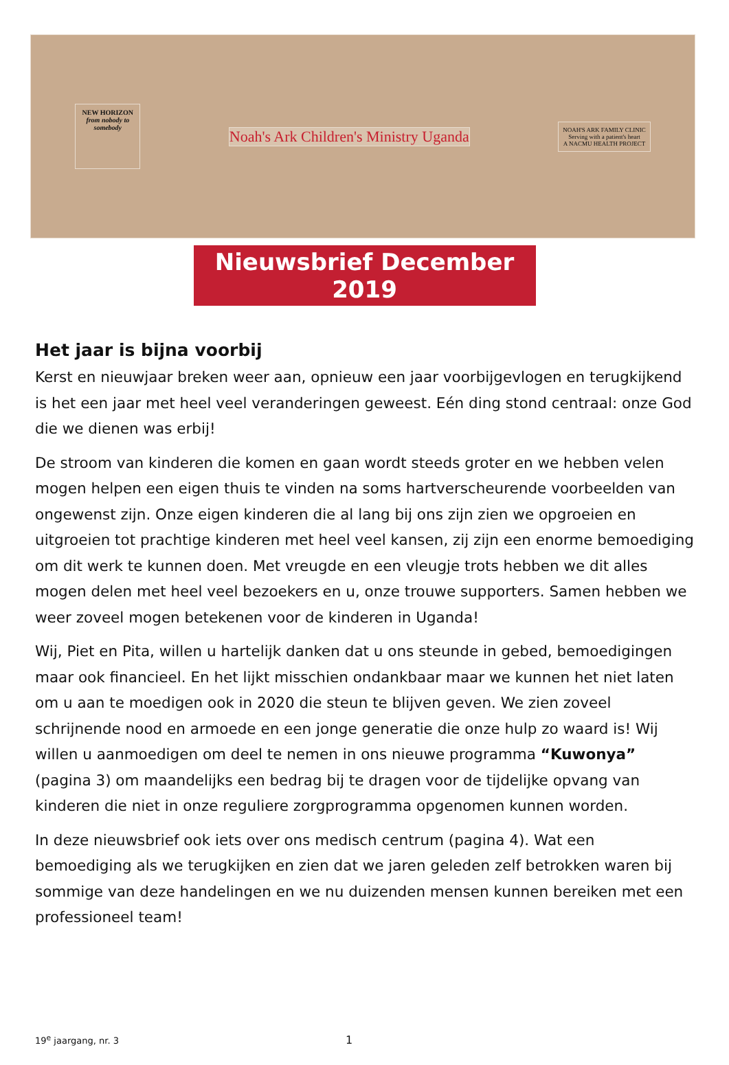NEW HORIZON
from nobody to somebody
Noah's Ark Children's Ministry Uganda
NOAH'S ARK FAMILY CLINIC
Serving with a patient's heart
A NACMU HEALTH PROJECT
Nieuwsbrief December 2019
Het jaar is bijna voorbij
Kerst en nieuwjaar breken weer aan, opnieuw een jaar voorbijgevlogen en terugkijkend is het een jaar met heel veel veranderingen geweest. Eén ding stond centraal: onze God die we dienen was erbij!
De stroom van kinderen die komen en gaan wordt steeds groter en we hebben velen mogen helpen een eigen thuis te vinden na soms hartverscheurende voorbeelden van ongewenst zijn. Onze eigen kinderen die al lang bij ons zijn zien we opgroeien en uitgroeien tot prachtige kinderen met heel veel kansen, zij zijn een enorme bemoediging om dit werk te kunnen doen. Met vreugde en een vleugje trots hebben we dit alles mogen delen met heel veel bezoekers en u, onze trouwe supporters. Samen hebben we weer zoveel mogen betekenen voor de kinderen in Uganda!
Wij, Piet en Pita, willen u hartelijk danken dat u ons steunde in gebed, bemoedigingen maar ook financieel. En het lijkt misschien ondankbaar maar we kunnen het niet laten om u aan te moedigen ook in 2020 die steun te blijven geven. We zien zoveel schrijnende nood en armoede en een jonge generatie die onze hulp zo waard is! Wij willen u aanmoedigen om deel te nemen in ons nieuwe programma “Kuwonya” (pagina 3) om maandelijks een bedrag bij te dragen voor de tijdelijke opvang van kinderen die niet in onze reguliere zorgprogramma opgenomen kunnen worden.
In deze nieuwsbrief ook iets over ons medisch centrum (pagina 4). Wat een bemoediging als we terugkijken en zien dat we jaren geleden zelf betrokken waren bij sommige van deze handelingen en we nu duizenden mensen kunnen bereiken met een professioneel team!
19<sup>e</sup> jaargang, nr. 3 1